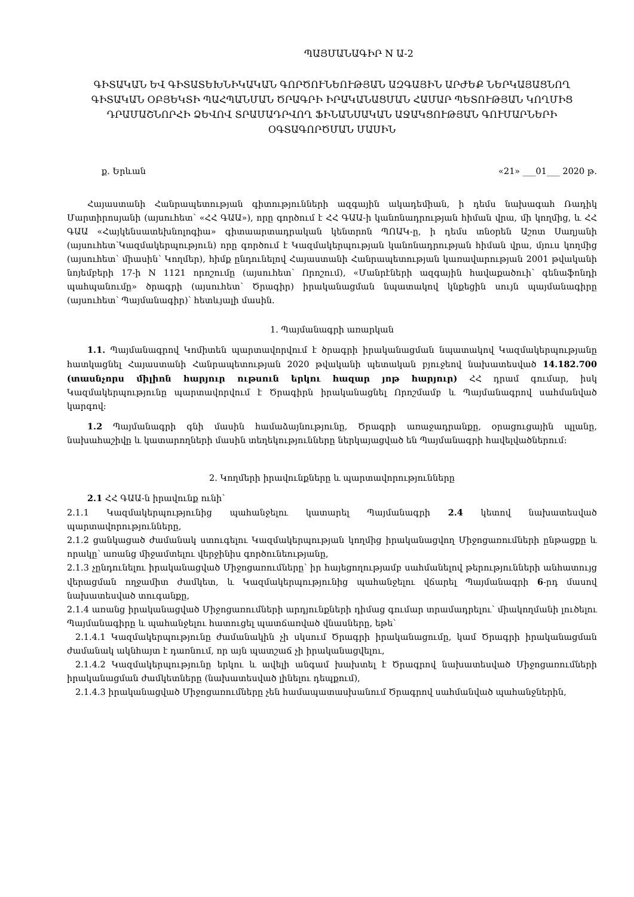ՊԱՅՄԱՆԱԳԻՐ N Ա-2
ԳԻՏԱԿԱՆ ԵՎ ԳԻՏԱՏԵԽՆԻԿԱԿԱՆ ԳՈՐԾՈՒՆԵՈՒԹՅԱՆ ԱԶԳԱՅԻՆ ԱՐԺԵՔ ՆԵՐԿԱՅԱՑՆՈՂ ԳԻՏԱԿԱՆ ՕԲՅԵԿՏԻ ՊԱՀՊԱՆՄԱՆ ԾՐԱԳՐԻ ԻՐԱԿԱՆԱՑՄԱՆ ՀԱՄԱՐ ՊԵՏՈՒԹՅԱՆ ԿՈՂՄԻՑ ԴՐԱՄԱՇՆՈՐՀԻ ՁԵՎՈՎ ՏՐԱՄԱԴՐՎՈՂ ՖԻՆԱՆՍԱԿԱՆ ԱՋԱԿՑՈՒԹՅԱՆ ԳՈՒՄԱՐՆԵՐԻ ՕԳՏԱԳՈՐԾՄԱՆ ՄԱՍԻՆ
ք. Երևան «21» ___01___ 2020 թ.
Հայաստանի Հանրապետության գիտությունների ազգային ակադեմիան, ի դեմս նախագահ Ռադիկ Մարտիրոսյանի (այսուհետ՝ «ՀՀ ԳԱԱ»), որը գործում է ՀՀ ԳԱԱ-ի կանոնադրության հիման վրա, մի կողմից, և ՀՀ ԳԱԱ «Հայկենսատեխնոլոգիա» գիտաարտադրական կենտրոն ՊՈԱԿ-ը, ի դեմս տնօրեն Աշոտ Սաղյանի (այսուհետ՝Կազմակերպություն) որը գործում է Կազմակերպության կանոնադրության հիման վրա, մյուս կողմից (այսուհետ՝ միասին՝ Կողմեր), հիմք ընդունելով Հայաստանի Հանրապետության կառավարության 2001 թվականի նոյեմբերի 17-ի N 1121 որոշումը (այսուհետ՝ Որոշում), «Մանրէների ազգային հավաքածուի՝ գենաֆոնդի պահպանումը» ծրագրի (այսուհետ՝ Ծրագիր) իրականացման նպատակով կնքեցին սույն պայմանագիրը (այսուհետ՝ Պայմանագիր)՝ հետևյալի մասին.
1. Պայմանագրի առարկան
1.1. Պայմանագրով Կոմիտեն պարտավորվում է ծրագրի իրականացման նպատակով Կազմակերպությանը հատկացնել Հայաստանի Հանրապետության 2020 թվականի պետական բյուջեով նախատեսված 14.182.700 (տասնչորս միլիոն հարյուր ութսուն երկու հազար յոթ հարյուր) ՀՀ դրամ գումար, իսկ Կազմակերպությունը պարտավորվում է Ծրագիրն իրականացնել Որոշմամբ և Պայմանագրով սահմանված կարգով:
1.2 Պայմանագրի գնի մասին համաձայնությունը, Ծրագրի առաջադրանքը, օրացուցային պլանը, նախահաշիվը և կատարողների մասին տեղեկությունները ներկայացված են Պայմանագրի հավելվածներում:
2. Կողմերի իրավունքները և պարտավորությունները
2.1 ՀՀ ԳԱԱ-ն իրավունք ունի՝
2.1.1 Կազմակերպությունից պահանջելու կատարել Պայմանագրի 2.4 կետով նախատեսված պարտավորությունները,
2.1.2 ցանկացած ժամանակ ստուգելու Կազմակերպության կողմից իրականացվող Միջոցառումների ընթացքը և որակը՝ առանց միջամտելու վերջինիս գործունեությանը,
2.1.3 չընդունելու իրականացված Միջոցառումները՝ իր հայեցողությամբ սահմանելով թերությունների անհատույց վերացման ողջամիտ ժամկետ, և Կազմակերպությունից պահանջելու վճարել Պայմանագրի 6-րդ մասով նախատեսված տուգանքը,
2.1.4 առանց իրականացված Միջոցառումների արդյունքների դիմաց գումար տրամադրելու՝ միակողմանի լուծելու Պայմանագիրը և պահանջելու հատուցել պատճառված վնասները, եթե՝
2.1.4.1 Կազմակերպությունը ժամանակին չի սկսում Ծրագրի իրականացումը, կամ Ծրագրի իրականացման ժամանակ ակնհայտ է դառնում, որ այն պատշաճ չի իրականացվելու,
2.1.4.2 Կազմակերպությունը երկու և ավելի անգամ խախտել է Ծրագրով նախատեսված Միջոցառումների իրականացման ժամկետները (նախատեսված լինելու դեպքում),
2.1.4.3 իրականացված Միջոցառումները չեն համապատասխանում Ծրագրով սահմանված պահանջներին,